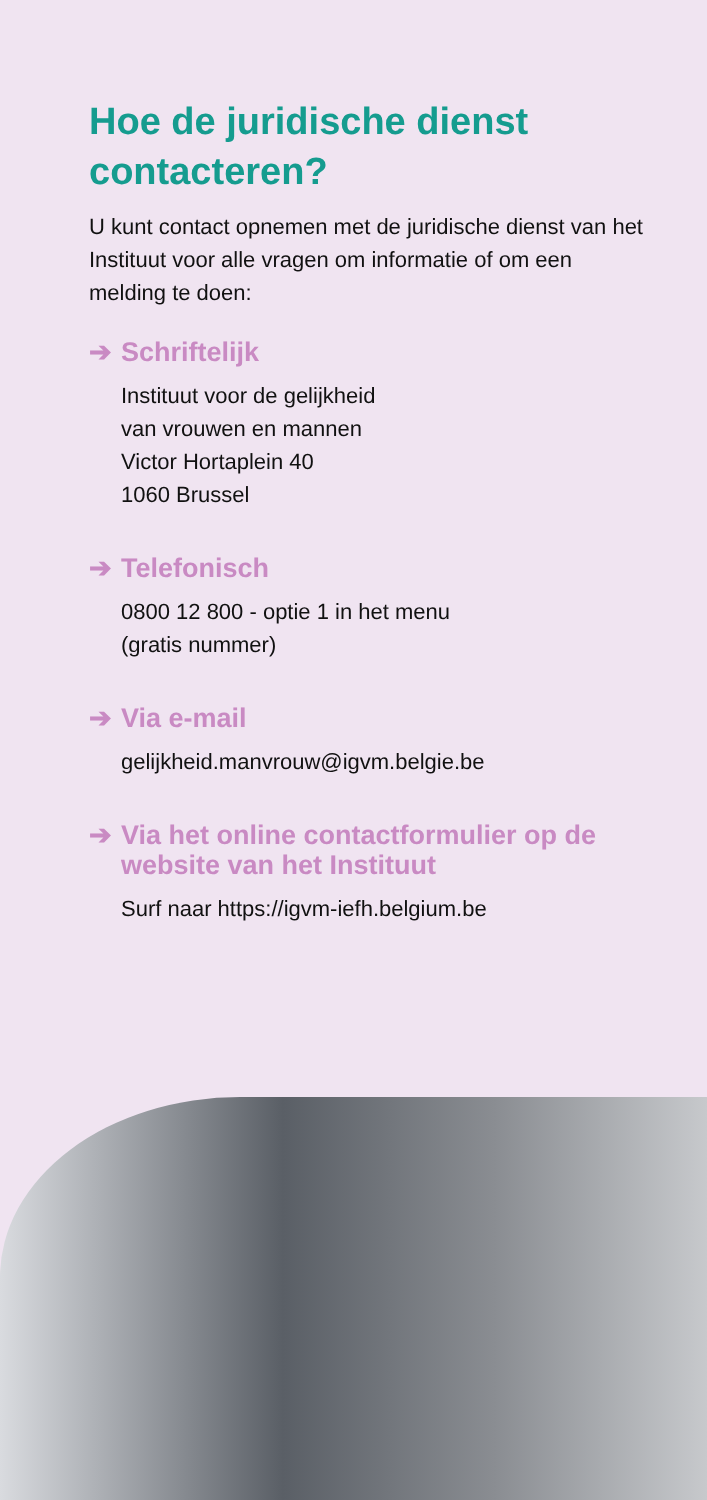Hoe de juridische dienst contacteren?
U kunt contact opnemen met de juridische dienst van het Instituut voor alle vragen om informatie of om een melding te doen:
➔ Schriftelijk
Instituut voor de gelijkheid
van vrouwen en mannen
Victor Hortaplein 40
1060 Brussel
➔ Telefonisch
0800 12 800 - optie 1 in het menu
(gratis nummer)
➔ Via e-mail
gelijkheid.manvrouw@igvm.belgie.be
➔ Via het online contactformulier op de website van het Instituut
Surf naar https://igvm-iefh.belgium.be